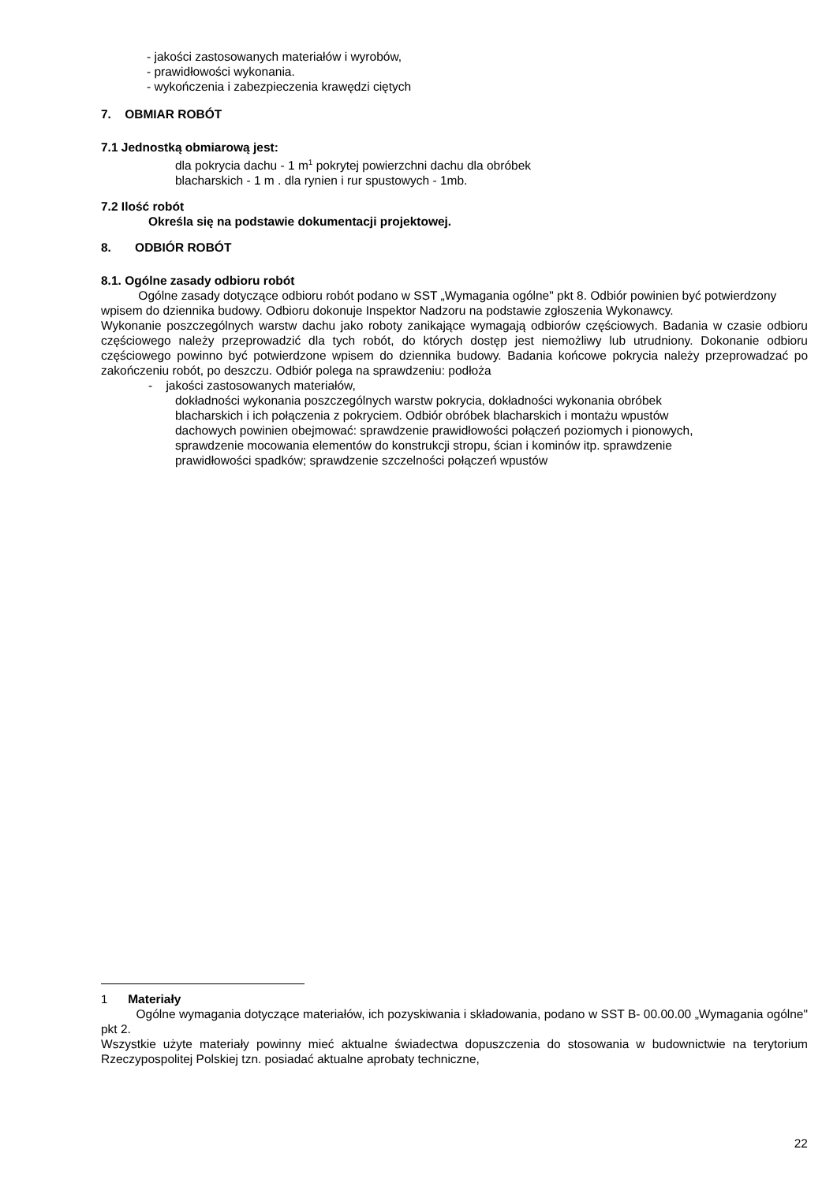- jakości zastosowanych materiałów i wyrobów,
- prawidłowości wykonania.
- wykończenia i zabezpieczenia krawędzi ciętych
7. OBMIAR ROBÓT
7.1 Jednostką obmiarową jest:
dla pokrycia dachu - 1 m<sup>1</sup> pokrytej powierzchni dachu dla obróbek blacharskich - 1 m . dla rynien i rur spustowych - 1mb.
7.2 Ilość robót
Określa się na podstawie dokumentacji projektowej.
8. ODBIÓR ROBÓT
8.1. Ogólne zasady odbioru robót
Ogólne zasady dotyczące odbioru robót podano w SST „Wymagania ogólne" pkt 8. Odbiór powinien być potwierdzony wpisem do dziennika budowy. Odbioru dokonuje Inspektor Nadzoru na podstawie zgłoszenia Wykonawcy.
Wykonanie poszczególnych warstw dachu jako roboty zanikające wymagają odbiorów częściowych. Badania w czasie odbioru częściowego należy przeprowadzić dla tych robót, do których dostęp jest niemożliwy lub utrudniony. Dokonanie odbioru częściowego powinno być potwierdzone wpisem do dziennika budowy. Badania końcowe pokrycia należy przeprowadzać po zakończeniu robót, po deszczu. Odbiór polega na sprawdzeniu: podłoża
- jakości zastosowanych materiałów,
dokładności wykonania poszczególnych warstw pokrycia, dokładności wykonania obróbek blacharskich i ich połączenia z pokryciem. Odbiór obróbek blacharskich i montażu wpustów dachowych powinien obejmować: sprawdzenie prawidłowości połączeń poziomych i pionowych, sprawdzenie mocowania elementów do konstrukcji stropu, ścian i kominów itp. sprawdzenie prawidłowości spadków; sprawdzenie szczelności połączeń wpustów
<sup>1</sup> Materiały
Ogólne wymagania dotyczące materiałów, ich pozyskiwania i składowania, podano w SST B- 00.00.00 „Wymagania ogólne" pkt 2.
Wszystkie użyte materiały powinny mieć aktualne świadectwa dopuszczenia do stosowania w budownictwie na terytorium Rzeczypospolitej Polskiej tzn. posiadać aktualne aprobaty techniczne,
22